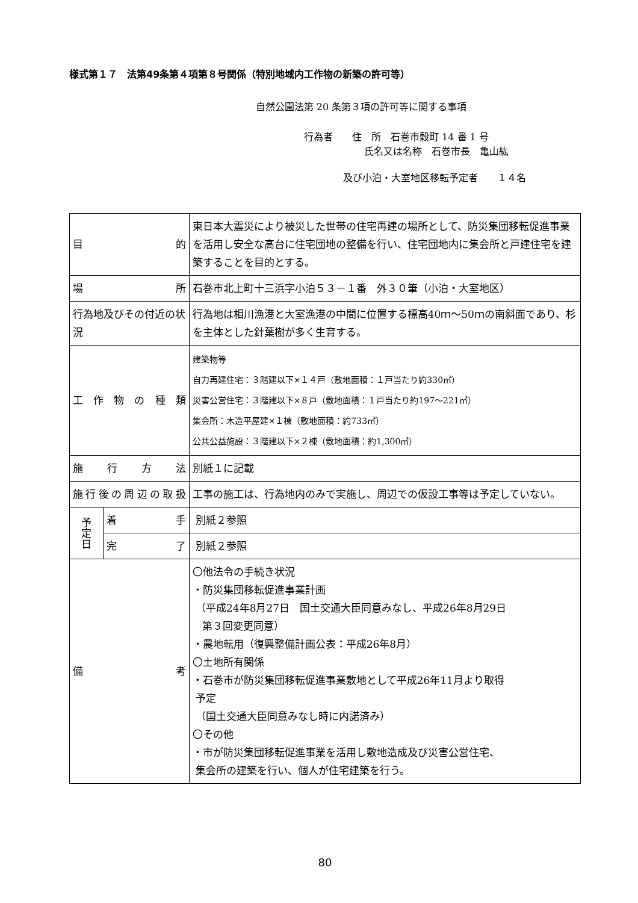様式第１７　法第49条第４項第８号関係（特別地域内工作物の新築の許可等）
自然公園法第 20 条第３項の許可等に関する事項
行為者　　住　所　石巻市穀町 14 番 1 号
氏名又は名称　石巻市長　亀山紘
及び小泊・大室地区移転予定者　　１４名
| 目 的 | | 東日本大震災により被災した世帯の住宅再建の場所として、防災集団移転促進事業を活用し安全な高台に住宅団地の整備を行い、住宅団地内に集会所と戸建住宅を建築することを目的とする。 |
| 場 所 | | 石巻市北上町十三浜字小泊５３－１番 外３０筆（小泊・大室地区） |
| 行為地及びその付近の状況 | | 行為地は相川漁港と大室漁港の中間に位置する標高40ｍ～50ｍの南斜面であり、杉を主体とした針葉樹が多く生育する。 |
| 工 作 物 の 種 類 | | 建築物等 自力再建住宅：３階建以下×１４戸（敷地面積：１戸当たり約330㎡） 災害公営住宅：３階建以下×８戸（敷地面積：１戸当たり約197～221㎡） 集会所：木造平屋建×１棟（敷地面積：約733㎡） 公共公益施設：３階建以下×２棟（敷地面積：約1,300㎡） |
| 施 行 方 法 | | 別紙１に記載 |
| 施 行 後 の 周 辺 の 取 扱 | | 工事の施工は、行為地内のみで実施し、周辺での仮設工事等は予定していない。 |
| 予 定 日 | 着 手 | 別紙２参照 |
| | 完 了 | 別紙２参照 |
| 備 考 | | 〇他法令の手続き状況 ・防災集団移転促進事業計画 （平成24年8月27日 国土交通大臣同意みなし、平成26年8月29日 第３回変更同意） ・農地転用（復興整備計画公表：平成26年8月） 〇土地所有関係 ・石巻市が防災集団移転促進事業敷地として平成26年11月より取得 予定 （国土交通大臣同意みなし時に内諾済み） 〇その他 ・市が防災集団移転促進事業を活用し敷地造成及び災害公営住宅、 集会所の建築を行い、個人が住宅建築を行う。 |
80